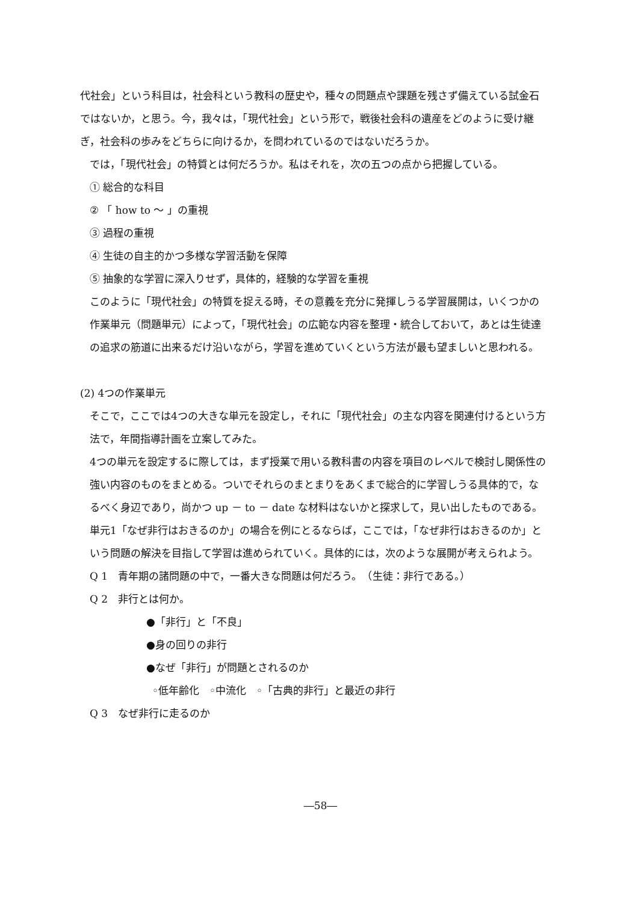代社会」という科目は，社会科という教科の歴史や，種々の問題点や課題を残さず備えている試金石ではないか，と思う。今，我々は，「現代社会」という形で，戦後社会科の遺産をどのように受け継ぎ，社会科の歩みをどちらに向けるか，を問われているのではないだろうか。
では，「現代社会」の特質とは何だろうか。私はそれを，次の五つの点から把握している。
① 総合的な科目
② 「 how to ～ 」の重視
③ 過程の重視
④ 生徒の自主的かつ多様な学習活動を保障
⑤ 抽象的な学習に深入りせず，具体的，経験的な学習を重視
このように「現代社会」の特質を捉える時，その意義を充分に発揮しうる学習展開は，いくつかの作業単元（問題単元）によって，「現代社会」の広範な内容を整理・統合しておいて，あとは生徒達の追求の筋道に出来るだけ沿いながら，学習を進めていくという方法が最も望ましいと思われる。
(2) 4つの作業単元
そこで，ここでは4つの大きな単元を設定し，それに「現代社会」の主な内容を関連付けるという方法で，年間指導計画を立案してみた。
4つの単元を設定するに際しては，まず授業で用いる教科書の内容を項目のレベルで検討し関係性の強い内容のものをまとめる。ついでそれらのまとまりをあくまで総合的に学習しうる具体的で，なるべく身辺であり，尚かつ up － to － date な材料はないかと探求して，見い出したものである。
単元1「なぜ非行はおきるのか」の場合を例にとるならば，ここでは，「なぜ非行はおきるのか」という問題の解決を目指して学習は進められていく。具体的には，次のような展開が考えられよう。
Q 1　青年期の諸問題の中で，一番大きな問題は何だろう。　（生徒：非行である。）
Q 2　非行とは何か。
●「非行」と「不良」
●身の回りの非行
●なぜ「非行」が問題とされるのか
◦低年齢化　◦中流化　◦「古典的非行」と最近の非行
Q 3　なぜ非行に走るのか
―58―